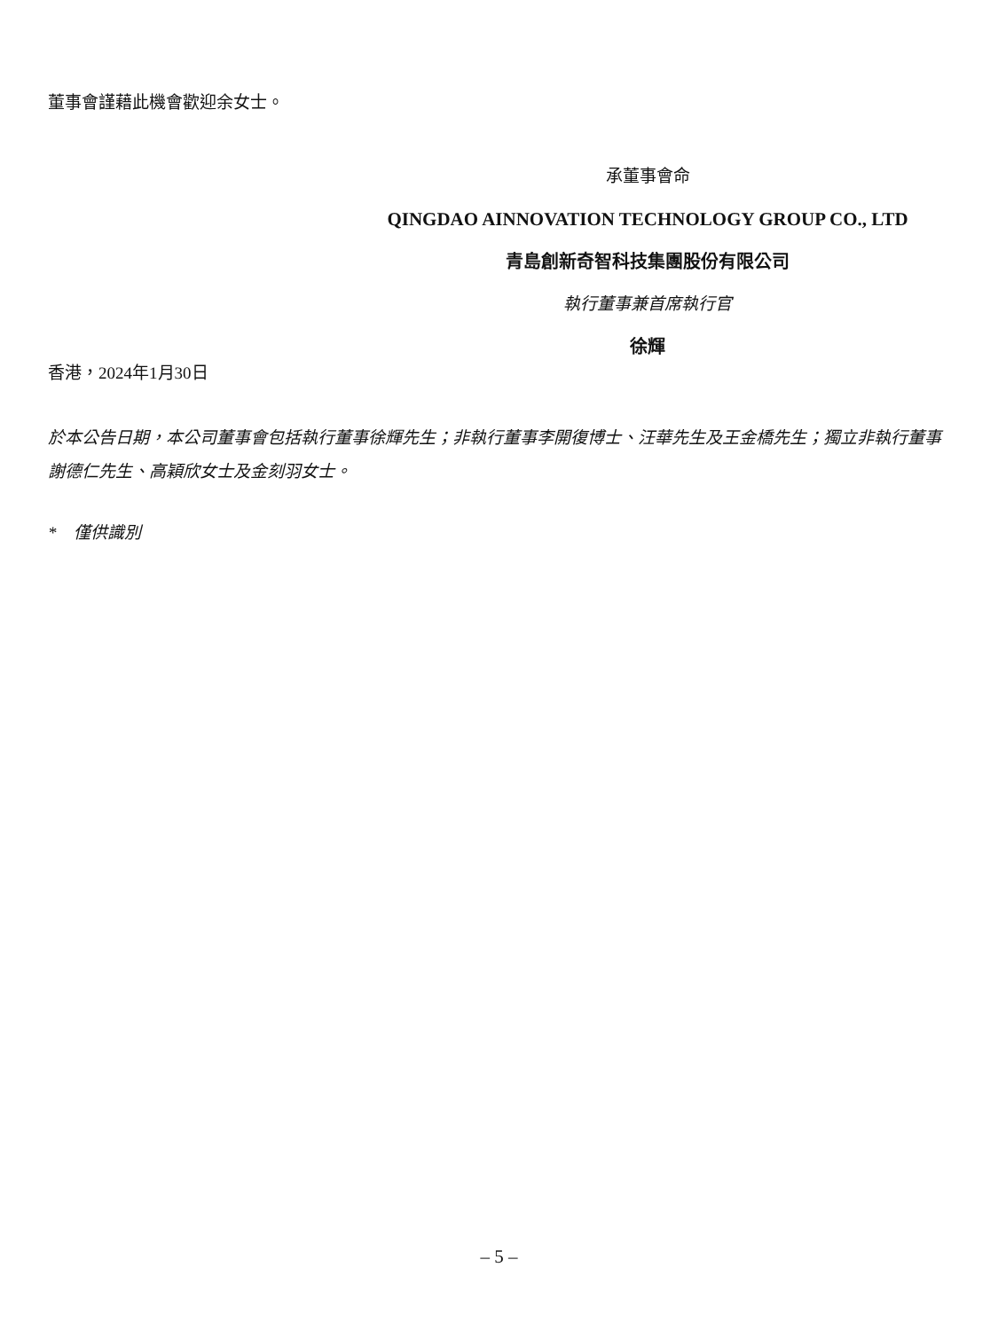董事會謹藉此機會歡迎余女士。
承董事會命
QINGDAO AINNOVATION TECHNOLOGY GROUP CO., LTD
青島創新奇智科技集團股份有限公司
執行董事兼首席執行官
徐輝
香港，2024年1月30日
於本公告日期，本公司董事會包括執行董事徐輝先生；非執行董事李開復博士、汪華先生及王金橋先生；獨立非執行董事謝德仁先生、高穎欣女士及金刻羽女士。
* 僅供識別
– 5 –